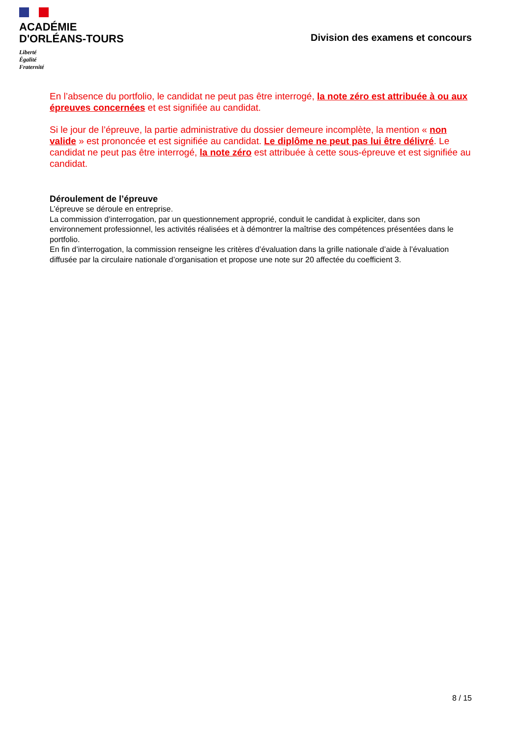ACADÉMIE
D'ORLÉANS-TOURS
Liberté
Égalité
Fraternité
Division des examens et concours
En l’absence du portfolio, le candidat ne peut pas être interrogé, la note zéro est attribuée à ou aux épreuves concernées et est signifiée au candidat.
Si le jour de l’épreuve, la partie administrative du dossier demeure incomplète, la mention « non valide » est prononcée et est signifiée au candidat. Le diplôme ne peut pas lui être délivré. Le candidat ne peut pas être interrogé, la note zéro est attribuée à cette sous-épreuve et est signifiée au candidat.
Déroulement de l’épreuve
L’épreuve se déroule en entreprise.
La commission d’interrogation, par un questionnement approprié, conduit le candidat à expliciter, dans son environnement professionnel, les activités réalisées et à démontrer la maîtrise des compétences présentées dans le portfolio.
En fin d’interrogation, la commission renseigne les critères d’évaluation dans la grille nationale d’aide à l’évaluation diffusée par la circulaire nationale d’organisation et propose une note sur 20 affectée du coefficient 3.
8 / 15